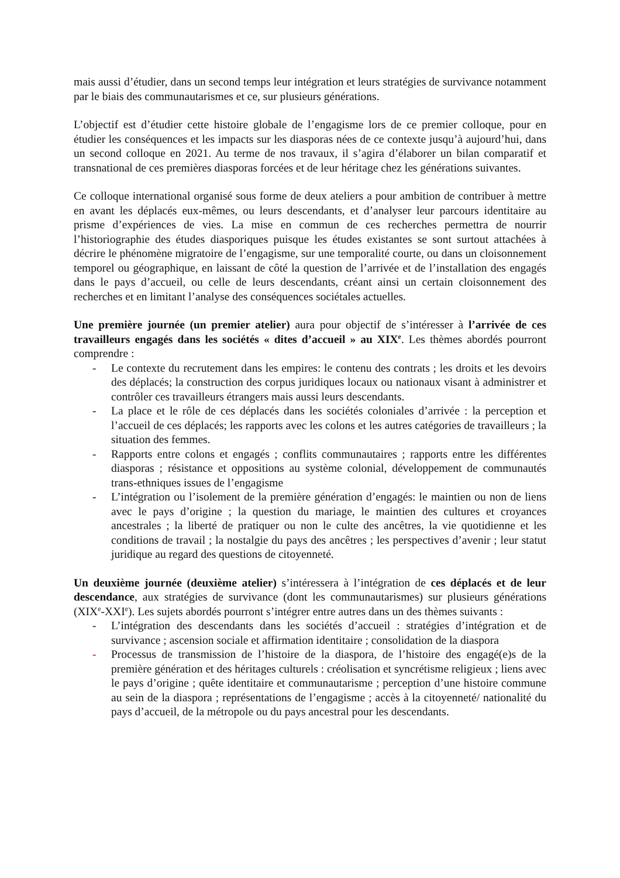mais aussi d’étudier, dans un second temps leur intégration et leurs stratégies de survivance notamment par le biais des communautarismes et ce, sur plusieurs générations.
L’objectif est d’étudier cette histoire globale de l’engagisme lors de ce premier colloque, pour en étudier les conséquences et les impacts sur les diasporas nées de ce contexte jusqu’à aujourd’hui, dans un second colloque en 2021. Au terme de nos travaux, il s’agira d’élaborer un bilan comparatif et transnational de ces premières diasporas forcées et de leur héritage chez les générations suivantes.
Ce colloque international organisé sous forme de deux ateliers a pour ambition de contribuer à mettre en avant les déplacés eux-mêmes, ou leurs descendants, et d’analyser leur parcours identitaire au prisme d’expériences de vies. La mise en commun de ces recherches permettra de nourrir l’historiographie des études diasporiques puisque les études existantes se sont surtout attachées à décrire le phénomène migratoire de l’engagisme, sur une temporalité courte, ou dans un cloisonnement temporel ou géographique, en laissant de côté la question de l’arrivée et de l’installation des engagés dans le pays d’accueil, ou celle de leurs descendants, créant ainsi un certain cloisonnement des recherches et en limitant l’analyse des conséquences sociétales actuelles.
Une première journée (un premier atelier) aura pour objectif de s’intéresser à l’arrivée de ces travailleurs engagés dans les sociétés « dites d’accueil » au XIX<sup>e</sup>. Les thèmes abordés pourront comprendre :
- Le contexte du recrutement dans les empires: le contenu des contrats ; les droits et les devoirs des déplacés; la construction des corpus juridiques locaux ou nationaux visant à administrer et contrôler ces travailleurs étrangers mais aussi leurs descendants.
- La place et le rôle de ces déplacés dans les sociétés coloniales d’arrivée : la perception et l’accueil de ces déplacés; les rapports avec les colons et les autres catégories de travailleurs ; la situation des femmes.
- Rapports entre colons et engagés ; conflits communautaires ; rapports entre les différentes diasporas ; résistance et oppositions au système colonial, développement de communautés trans-ethniques issues de l’engagisme
- L’intégration ou l’isolement de la première génération d’engagés: le maintien ou non de liens avec le pays d’origine ; la question du mariage, le maintien des cultures et croyances ancestrales ; la liberté de pratiquer ou non le culte des ancêtres, la vie quotidienne et les conditions de travail ; la nostalgie du pays des ancêtres ; les perspectives d’avenir ; leur statut juridique au regard des questions de citoyenneté.
Un deuxième journée (deuxième atelier) s’intéressera à l’intégration de ces déplacés et de leur descendance, aux stratégies de survivance (dont les communautarismes) sur plusieurs générations (XIX<sup>e</sup>-XXI<sup>e</sup>). Les sujets abordés pourront s’intégrer entre autres dans un des thèmes suivants :
- L’intégration des descendants dans les sociétés d’accueil : stratégies d’intégration et de survivance ; ascension sociale et affirmation identitaire ; consolidation de la diaspora
- Processus de transmission de l’histoire de la diaspora, de l’histoire des engagé(e)s de la première génération et des héritages culturels : créolisation et syncrétisme religieux ; liens avec le pays d’origine ; quête identitaire et communautarisme ; perception d’une histoire commune au sein de la diaspora ; représentations de l’engagisme ; accès à la citoyenneté/ nationalité du pays d’accueil, de la métropole ou du pays ancestral pour les descendants.